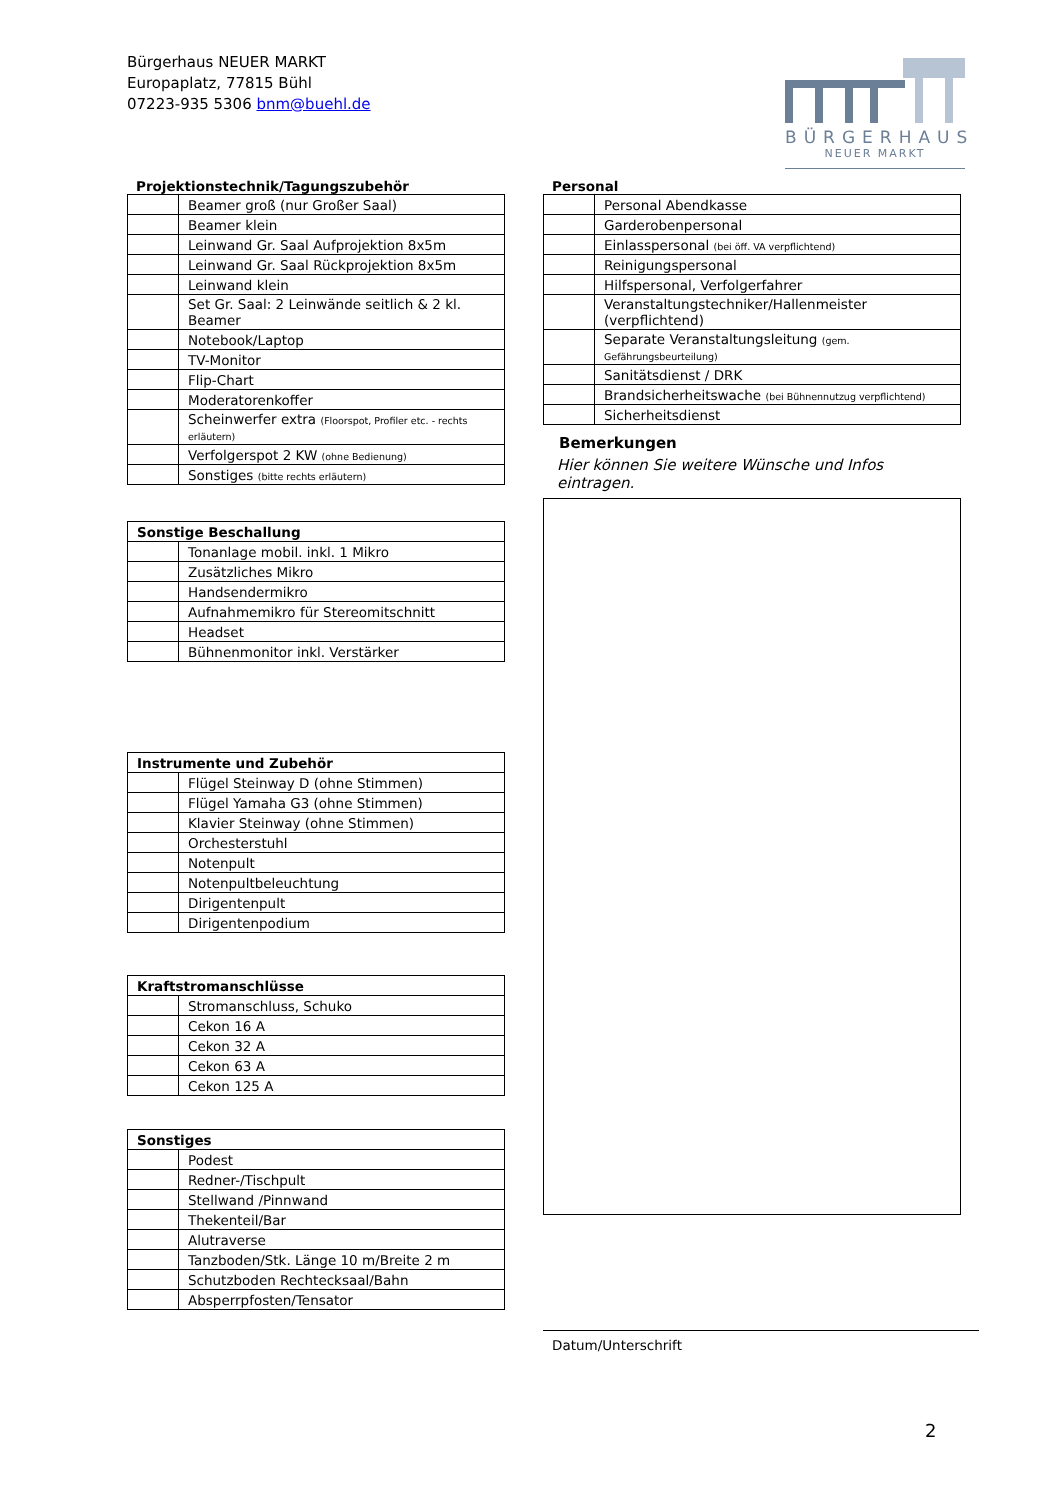Bürgerhaus NEUER MARKT
Europaplatz, 77815 Bühl
07223-935 5306 bnm@buehl.de
BÜRGERHAUS
NEUER MARKT
Projektionstechnik/Tagungszubehör
| | Beamer groß (nur Großer Saal) |
| | Beamer klein |
| | Leinwand Gr. Saal Aufprojektion 8x5m |
| | Leinwand Gr. Saal Rückprojektion 8x5m |
| | Leinwand klein |
| | Set Gr. Saal: 2 Leinwände seitlich & 2 kl. Beamer |
| | Notebook/Laptop |
| | TV-Monitor |
| | Flip-Chart |
| | Moderatorenkoffer |
| | Scheinwerfer extra (Floorspot, Profiler etc. - rechts erläutern) |
| | Verfolgerspot 2 KW (ohne Bedienung) |
| | Sonstiges (bitte rechts erläutern) |
| Sonstige Beschallung | |
| --- | --- |
| | Tonanlage mobil. inkl. 1 Mikro |
| | Zusätzliches Mikro |
| | Handsendermikro |
| | Aufnahmemikro für Stereomitschnitt |
| | Headset |
| | Bühnenmonitor inkl. Verstärker |
| Instrumente und Zubehör | |
| --- | --- |
| | Flügel Steinway D (ohne Stimmen) |
| | Flügel Yamaha G3 (ohne Stimmen) |
| | Klavier Steinway (ohne Stimmen) |
| | Orchesterstuhl |
| | Notenpult |
| | Notenpultbeleuchtung |
| | Dirigentenpult |
| | Dirigentenpodium |
| Kraftstromanschlüsse | |
| --- | --- |
| | Stromanschluss, Schuko |
| | Cekon 16 A |
| | Cekon 32 A |
| | Cekon 63 A |
| | Cekon 125 A |
| Sonstiges | |
| --- | --- |
| | Podest |
| | Redner-/Tischpult |
| | Stellwand /Pinnwand |
| | Thekenteil/Bar |
| | Alutraverse |
| | Tanzboden/Stk. Länge 10 m/Breite 2 m |
| | Schutzboden Rechtecksaal/Bahn |
| | Absperrpfosten/Tensator |
Personal
| | Personal Abendkasse |
| | Garderobenpersonal |
| | Einlasspersonal (bei öff. VA verpflichtend) |
| | Reinigungspersonal |
| | Hilfspersonal, Verfolgerfahrer |
| | Veranstaltungstechniker/Hallenmeister (verpflichtend) |
| | Separate Veranstaltungsleitung (gem. Gefährungsbeurteilung) |
| | Sanitätsdienst / DRK |
| | Brandsicherheitswache (bei Bühnennutzug verpflichtend) |
| | Sicherheitsdienst |
Bemerkungen
Hier können Sie weitere Wünsche und Infos eintragen.
Datum/Unterschrift
2